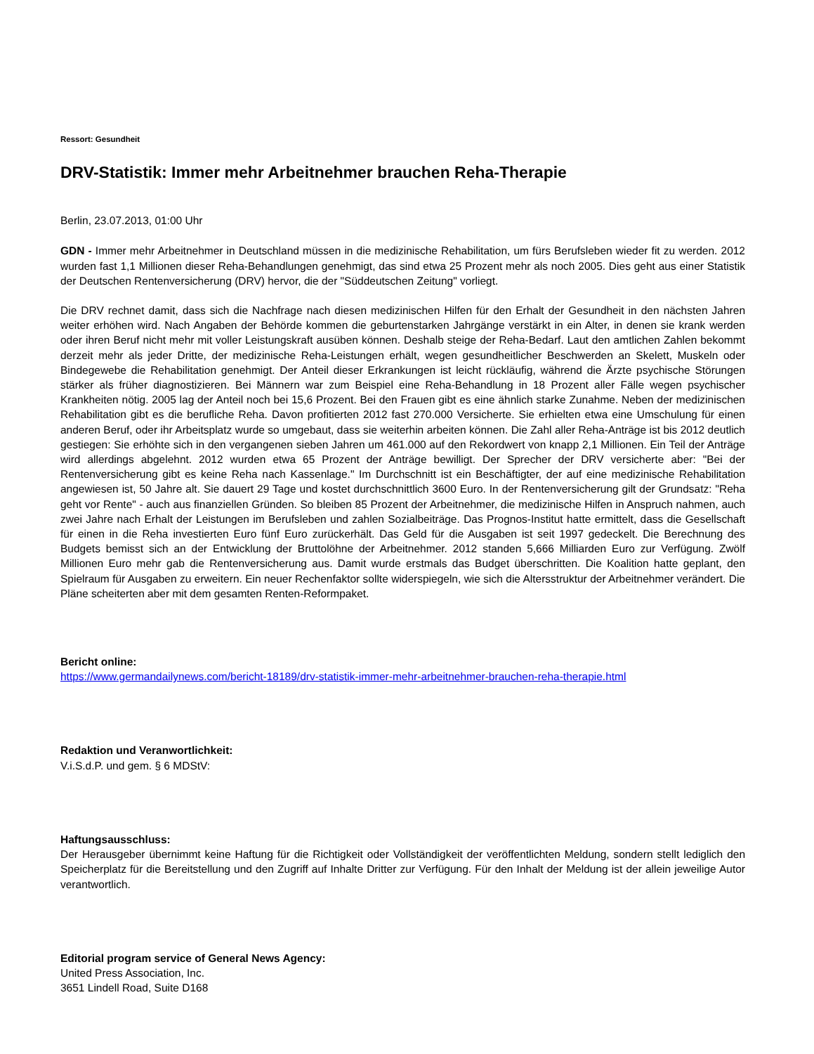Ressort: Gesundheit
DRV-Statistik: Immer mehr Arbeitnehmer brauchen Reha-Therapie
Berlin, 23.07.2013, 01:00 Uhr
GDN - Immer mehr Arbeitnehmer in Deutschland müssen in die medizinische Rehabilitation, um fürs Berufsleben wieder fit zu werden. 2012 wurden fast 1,1 Millionen dieser Reha-Behandlungen genehmigt, das sind etwa 25 Prozent mehr als noch 2005. Dies geht aus einer Statistik der Deutschen Rentenversicherung (DRV) hervor, die der "Süddeutschen Zeitung" vorliegt.
Die DRV rechnet damit, dass sich die Nachfrage nach diesen medizinischen Hilfen für den Erhalt der Gesundheit in den nächsten Jahren weiter erhöhen wird. Nach Angaben der Behörde kommen die geburtenstarken Jahrgänge verstärkt in ein Alter, in denen sie krank werden oder ihren Beruf nicht mehr mit voller Leistungskraft ausüben können. Deshalb steige der Reha-Bedarf. Laut den amtlichen Zahlen bekommt derzeit mehr als jeder Dritte, der medizinische Reha-Leistungen erhält, wegen gesundheitlicher Beschwerden an Skelett, Muskeln oder Bindegewebe die Rehabilitation genehmigt. Der Anteil dieser Erkrankungen ist leicht rückläufig, während die Ärzte psychische Störungen stärker als früher diagnostizieren. Bei Männern war zum Beispiel eine Reha-Behandlung in 18 Prozent aller Fälle wegen psychischer Krankheiten nötig. 2005 lag der Anteil noch bei 15,6 Prozent. Bei den Frauen gibt es eine ähnlich starke Zunahme. Neben der medizinischen Rehabilitation gibt es die berufliche Reha. Davon profitierten 2012 fast 270.000 Versicherte. Sie erhielten etwa eine Umschulung für einen anderen Beruf, oder ihr Arbeitsplatz wurde so umgebaut, dass sie weiterhin arbeiten können. Die Zahl aller Reha-Anträge ist bis 2012 deutlich gestiegen: Sie erhöhte sich in den vergangenen sieben Jahren um 461.000 auf den Rekordwert von knapp 2,1 Millionen. Ein Teil der Anträge wird allerdings abgelehnt. 2012 wurden etwa 65 Prozent der Anträge bewilligt. Der Sprecher der DRV versicherte aber: "Bei der Rentenversicherung gibt es keine Reha nach Kassenlage." Im Durchschnitt ist ein Beschäftigter, der auf eine medizinische Rehabilitation angewiesen ist, 50 Jahre alt. Sie dauert 29 Tage und kostet durchschnittlich 3600 Euro. In der Rentenversicherung gilt der Grundsatz: "Reha geht vor Rente" - auch aus finanziellen Gründen. So bleiben 85 Prozent der Arbeitnehmer, die medizinische Hilfen in Anspruch nahmen, auch zwei Jahre nach Erhalt der Leistungen im Berufsleben und zahlen Sozialbeiträge. Das Prognos-Institut hatte ermittelt, dass die Gesellschaft für einen in die Reha investierten Euro fünf Euro zurückerhält. Das Geld für die Ausgaben ist seit 1997 gedeckelt. Die Berechnung des Budgets bemisst sich an der Entwicklung der Bruttolöhne der Arbeitnehmer. 2012 standen 5,666 Milliarden Euro zur Verfügung. Zwölf Millionen Euro mehr gab die Rentenversicherung aus. Damit wurde erstmals das Budget überschritten. Die Koalition hatte geplant, den Spielraum für Ausgaben zu erweitern. Ein neuer Rechenfaktor sollte widerspiegeln, wie sich die Altersstruktur der Arbeitnehmer verändert. Die Pläne scheiterten aber mit dem gesamten Renten-Reformpaket.
Bericht online:
https://www.germandailynews.com/bericht-18189/drv-statistik-immer-mehr-arbeitnehmer-brauchen-reha-therapie.html
Redaktion und Veranwortlichkeit:
V.i.S.d.P. und gem. § 6 MDStV:
Haftungsausschluss:
Der Herausgeber übernimmt keine Haftung für die Richtigkeit oder Vollständigkeit der veröffentlichten Meldung, sondern stellt lediglich den Speicherplatz für die Bereitstellung und den Zugriff auf Inhalte Dritter zur Verfügung. Für den Inhalt der Meldung ist der allein jeweilige Autor verantwortlich.
Editorial program service of General News Agency:
United Press Association, Inc.
3651 Lindell Road, Suite D168